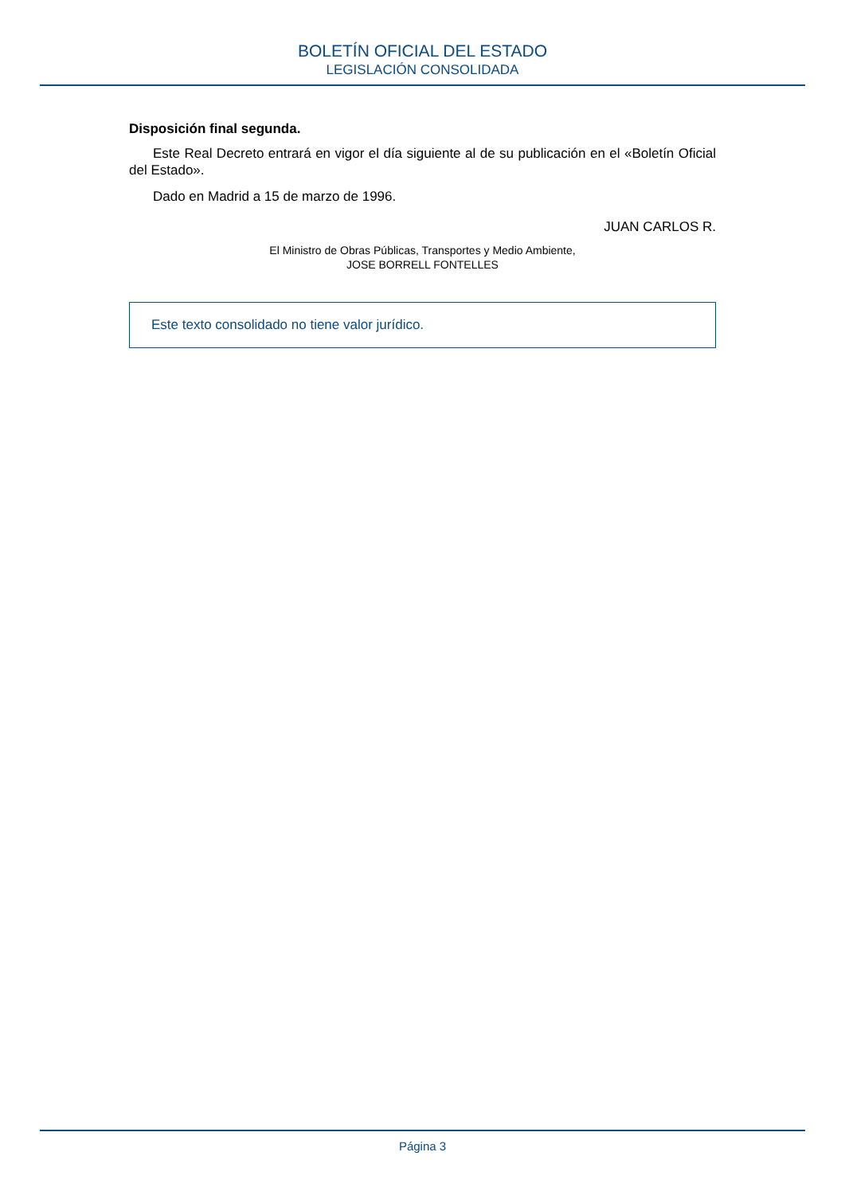BOLETÍN OFICIAL DEL ESTADO
LEGISLACIÓN CONSOLIDADA
Disposición final segunda.
Este Real Decreto entrará en vigor el día siguiente al de su publicación en el «Boletín Oficial del Estado».
Dado en Madrid a 15 de marzo de 1996.
JUAN CARLOS R.
El Ministro de Obras Públicas, Transportes y Medio Ambiente,
JOSE BORRELL FONTELLES
Este texto consolidado no tiene valor jurídico.
Página 3